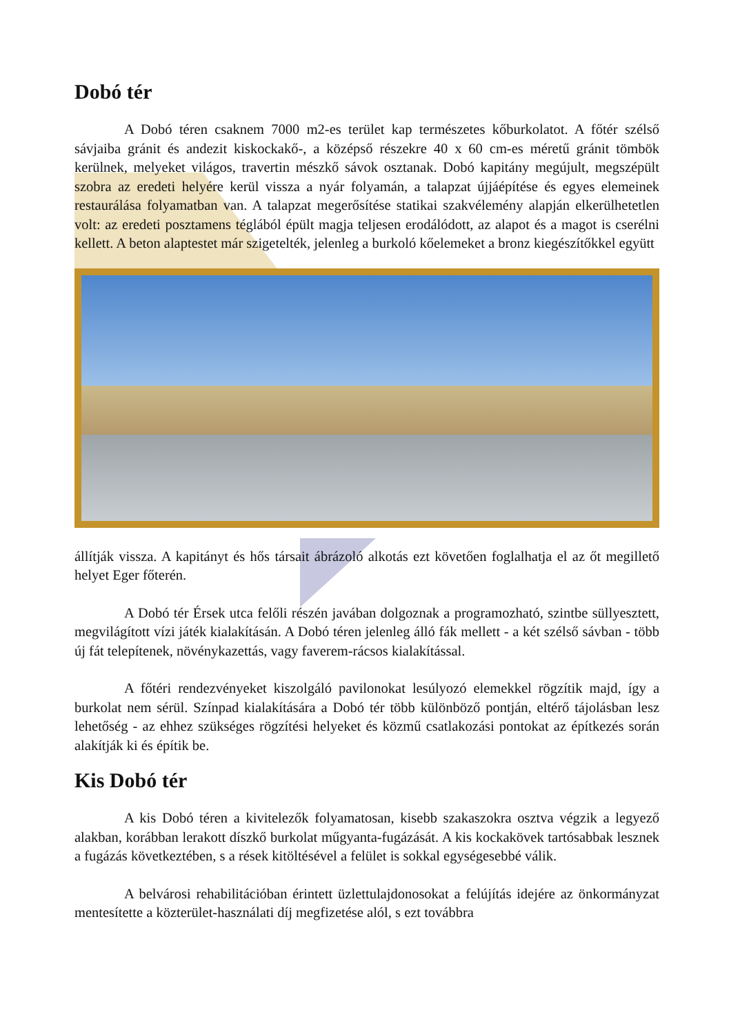Dobó tér
A Dobó téren csaknem 7000 m2-es terület kap természetes kőburkolatot. A főtér szélső sávjaiba gránit és andezit kiskockakő-, a középső részekre 40 x 60 cm-es méretű gránit tömbök kerülnek, melyeket világos, travertin mészkő sávok osztanak. Dobó kapitány megújult, megszépült szobra az eredeti helyére kerül vissza a nyár folyamán, a talapzat újjáépítése és egyes elemeinek restaurálása folyamatban van. A talapzat megerősítése statikai szakvélemény alapján elkerülhetetlen volt: az eredeti posztamens téglából épült magja teljesen erodálódott, az alapot és a magot is cserélni kellett. A beton alaptestet már szigetelték, jelenleg a burkoló kőelemeket a bronz kiegészítőkkel együtt
állítják vissza. A kapitányt és hős társait ábrázoló alkotás ezt követően foglalhatja el az őt megillető helyet Eger főterén.
A Dobó tér Érsek utca felőli részén javában dolgoznak a programozható, szintbe süllyesztett, megvilágított vízi játék kialakításán. A Dobó téren jelenleg álló fák mellett - a két szélső sávban - több új fát telepítenek, növénykazettás, vagy faverem-rácsos kialakítással.
A főtéri rendezvényeket kiszolgáló pavilonokat lesúlyozó elemekkel rögzítik majd, így a burkolat nem sérül. Színpad kialakítására a Dobó tér több különböző pontján, eltérő tájolásban lesz lehetőség - az ehhez szükséges rögzítési helyeket és közmű csatlakozási pontokat az építkezés során alakítják ki és építik be.
Kis Dobó tér
A kis Dobó téren a kivitelezők folyamatosan, kisebb szakaszokra osztva végzik a legyező alakban, korábban lerakott díszkő burkolat műgyanta-fugázását. A kis kockakövek tartósabbak lesznek a fugázás következtében, s a rések kitöltésével a felület is sokkal egységesebbé válik.
A belvárosi rehabilitációban érintett üzlettulajdonosokat a felújítás idejére az önkormányzat mentesítette a közterület-használati díj megfizetése alól, s ezt továbbra